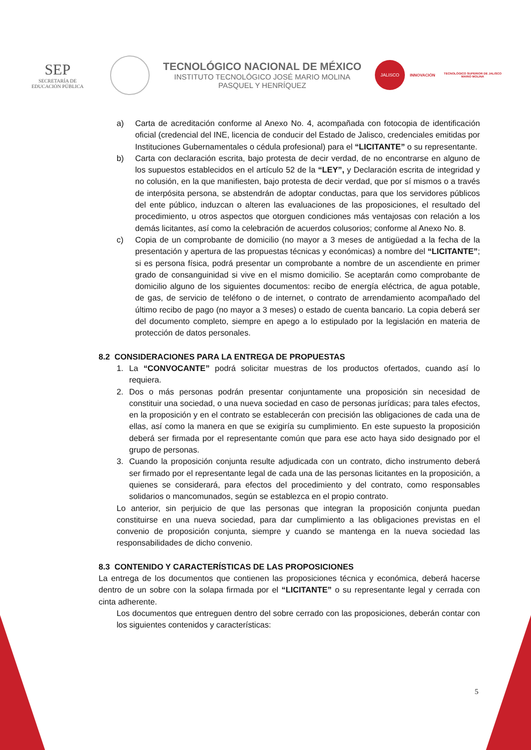SEP
SECRETARÍA DE
EDUCACIÓN PÚBLICA
TECNOLÓGICO NACIONAL DE MÉXICO
INSTITUTO TECNOLÓGICO JOSÉ MARIO MOLINA
PASQUEL Y HENRÍQUEZ
JALISCO
INNOVACIÓN
TECNOLÓGICO SUPERIOR DE JALISCO
MARIO MOLINA
a) Carta de acreditación conforme al Anexo No. 4, acompañada con fotocopia de identificación oficial (credencial del INE, licencia de conducir del Estado de Jalisco, credenciales emitidas por Instituciones Gubernamentales o cédula profesional) para el “LICITANTE” o su representante.
b) Carta con declaración escrita, bajo protesta de decir verdad, de no encontrarse en alguno de los supuestos establecidos en el artículo 52 de la “LEY”, y Declaración escrita de integridad y no colusión, en la que manifiesten, bajo protesta de decir verdad, que por sí mismos o a través de interpósita persona, se abstendrán de adoptar conductas, para que los servidores públicos del ente público, induzcan o alteren las evaluaciones de las proposiciones, el resultado del procedimiento, u otros aspectos que otorguen condiciones más ventajosas con relación a los demás licitantes, así como la celebración de acuerdos colusorios; conforme al Anexo No. 8.
c) Copia de un comprobante de domicilio (no mayor a 3 meses de antigüedad a la fecha de la presentación y apertura de las propuestas técnicas y económicas) a nombre del “LICITANTE”; si es persona física, podrá presentar un comprobante a nombre de un ascendiente en primer grado de consanguinidad si vive en el mismo domicilio. Se aceptarán como comprobante de domicilio alguno de los siguientes documentos: recibo de energía eléctrica, de agua potable, de gas, de servicio de teléfono o de internet, o contrato de arrendamiento acompañado del último recibo de pago (no mayor a 3 meses) o estado de cuenta bancario. La copia deberá ser del documento completo, siempre en apego a lo estipulado por la legislación en materia de protección de datos personales.
8.2 CONSIDERACIONES PARA LA ENTREGA DE PROPUESTAS
1. La “CONVOCANTE” podrá solicitar muestras de los productos ofertados, cuando así lo requiera.
2. Dos o más personas podrán presentar conjuntamente una proposición sin necesidad de constituir una sociedad, o una nueva sociedad en caso de personas jurídicas; para tales efectos, en la proposición y en el contrato se establecerán con precisión las obligaciones de cada una de ellas, así como la manera en que se exigiría su cumplimiento. En este supuesto la proposición deberá ser firmada por el representante común que para ese acto haya sido designado por el grupo de personas.
3. Cuando la proposición conjunta resulte adjudicada con un contrato, dicho instrumento deberá ser firmado por el representante legal de cada una de las personas licitantes en la proposición, a quienes se considerará, para efectos del procedimiento y del contrato, como responsables solidarios o mancomunados, según se establezca en el propio contrato.
Lo anterior, sin perjuicio de que las personas que integran la proposición conjunta puedan constituirse en una nueva sociedad, para dar cumplimiento a las obligaciones previstas en el convenio de proposición conjunta, siempre y cuando se mantenga en la nueva sociedad las responsabilidades de dicho convenio.
8.3 CONTENIDO Y CARACTERÍSTICAS DE LAS PROPOSICIONES
La entrega de los documentos que contienen las proposiciones técnica y económica, deberá hacerse dentro de un sobre con la solapa firmada por el “LICITANTE” o su representante legal y cerrada con cinta adherente.
Los documentos que entreguen dentro del sobre cerrado con las proposiciones, deberán contar con los siguientes contenidos y características:
5